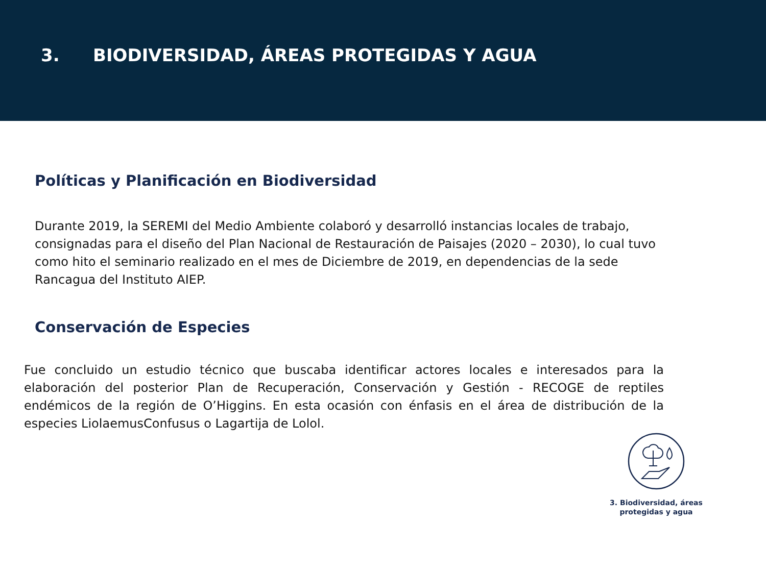3. BIODIVERSIDAD, ÁREAS PROTEGIDAS Y AGUA
Políticas y Planificación en Biodiversidad
Durante 2019, la SEREMI del Medio Ambiente colaboró y desarrolló instancias locales de trabajo, consignadas para el diseño del Plan Nacional de Restauración de Paisajes (2020 – 2030), lo cual tuvo como hito el seminario realizado en el mes de Diciembre de 2019, en dependencias de la sede Rancagua del Instituto AIEP.
Conservación de Especies
Fue concluido un estudio técnico que buscaba identificar actores locales e interesados para la elaboración del posterior Plan de Recuperación, Conservación y Gestión - RECOGE de reptiles endémicos de la región de O’Higgins. En esta ocasión con énfasis en el área de distribución de la especies LiolaemusConfusus o Lagartija de Lolol.
3. Biodiversidad, áreas protegidas y agua